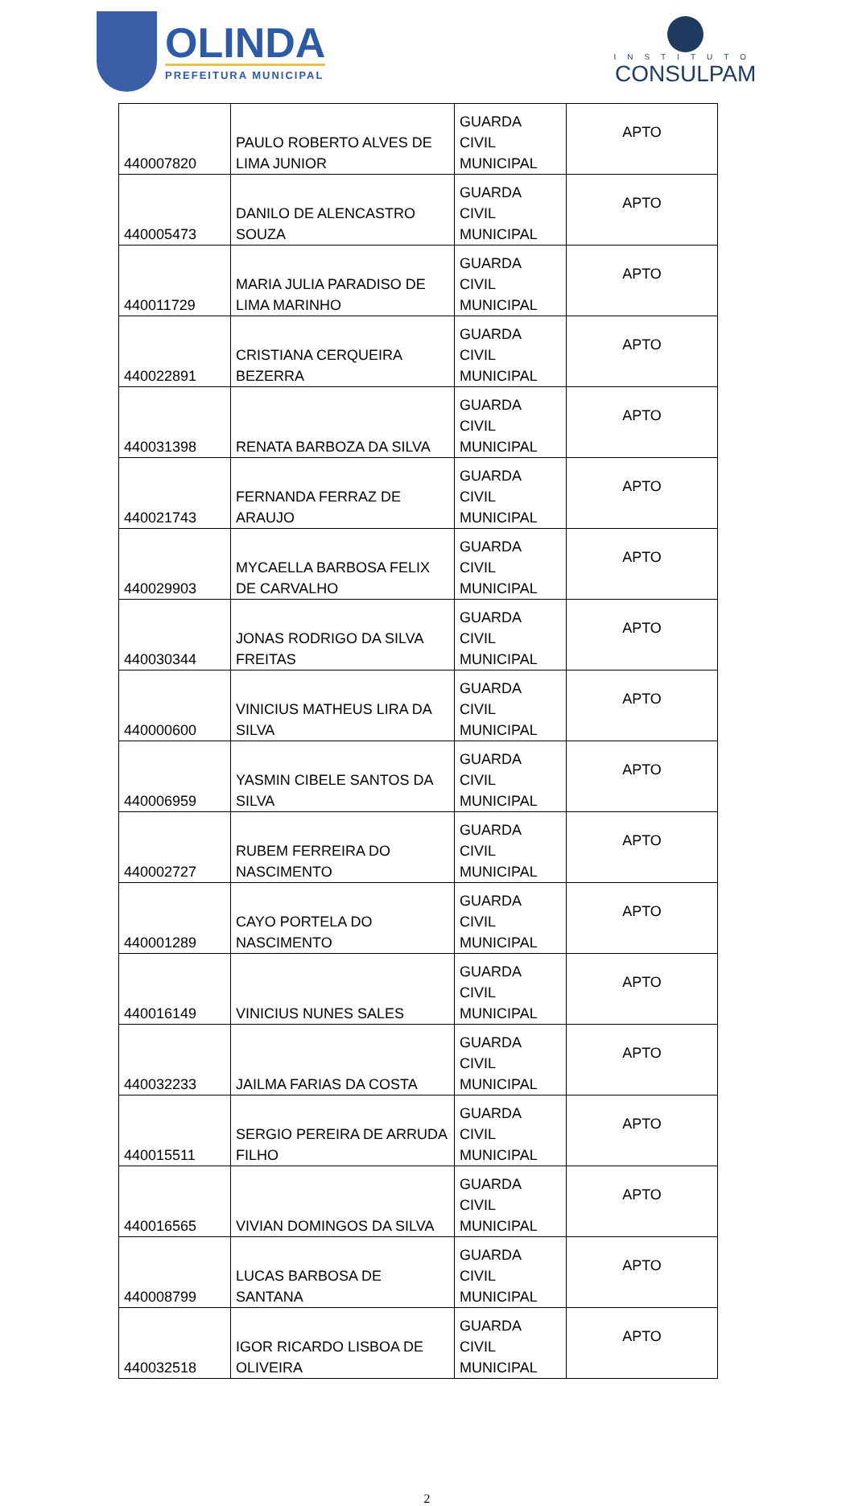OLINDA
PREFEITURA MUNICIPAL
INSTITUTO
CONSULPAM
| 440007820 | PAULO ROBERTO ALVES DE LIMA JUNIOR | GUARDA CIVIL MUNICIPAL | APTO |
| 440005473 | DANILO DE ALENCASTRO SOUZA | GUARDA CIVIL MUNICIPAL | APTO |
| 440011729 | MARIA JULIA PARADISO DE LIMA MARINHO | GUARDA CIVIL MUNICIPAL | APTO |
| 440022891 | CRISTIANA CERQUEIRA BEZERRA | GUARDA CIVIL MUNICIPAL | APTO |
| 440031398 | RENATA BARBOZA DA SILVA | GUARDA CIVIL MUNICIPAL | APTO |
| 440021743 | FERNANDA FERRAZ DE ARAUJO | GUARDA CIVIL MUNICIPAL | APTO |
| 440029903 | MYCAELLA BARBOSA FELIX DE CARVALHO | GUARDA CIVIL MUNICIPAL | APTO |
| 440030344 | JONAS RODRIGO DA SILVA FREITAS | GUARDA CIVIL MUNICIPAL | APTO |
| 440000600 | VINICIUS MATHEUS LIRA DA SILVA | GUARDA CIVIL MUNICIPAL | APTO |
| 440006959 | YASMIN CIBELE SANTOS DA SILVA | GUARDA CIVIL MUNICIPAL | APTO |
| 440002727 | RUBEM FERREIRA DO NASCIMENTO | GUARDA CIVIL MUNICIPAL | APTO |
| 440001289 | CAYO PORTELA DO NASCIMENTO | GUARDA CIVIL MUNICIPAL | APTO |
| 440016149 | VINICIUS NUNES SALES | GUARDA CIVIL MUNICIPAL | APTO |
| 440032233 | JAILMA FARIAS DA COSTA | GUARDA CIVIL MUNICIPAL | APTO |
| 440015511 | SERGIO PEREIRA DE ARRUDA FILHO | GUARDA CIVIL MUNICIPAL | APTO |
| 440016565 | VIVIAN DOMINGOS DA SILVA | GUARDA CIVIL MUNICIPAL | APTO |
| 440008799 | LUCAS BARBOSA DE SANTANA | GUARDA CIVIL MUNICIPAL | APTO |
| 440032518 | IGOR RICARDO LISBOA DE OLIVEIRA | GUARDA CIVIL MUNICIPAL | APTO |
2